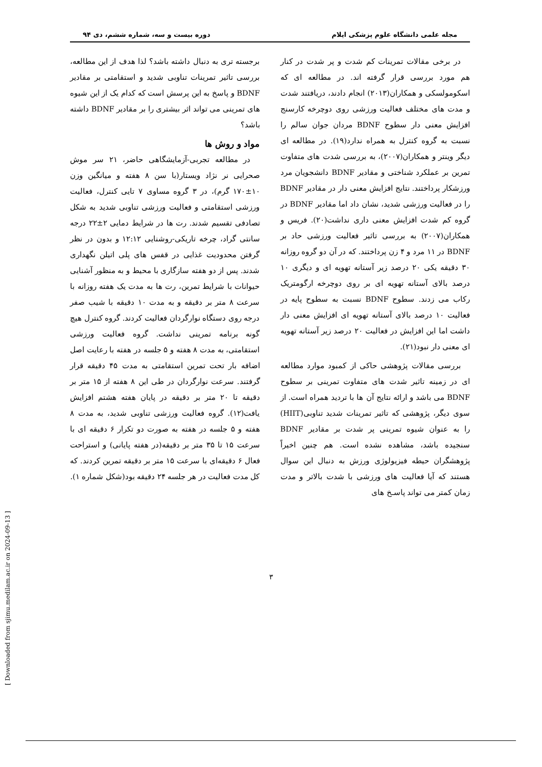مجله علمی دانشگاه علوم پزشکی ایلام دوره بیست و سه، شماره ششم، دی ۹۴
در برخی مقالات تمرینات کم شدت و پر شدت در کنار هم مورد بررسی قرار گرفته اند. در مطالعه ای که اسکومولسکی و همکاران(۲۰۱۳) انجام دادند، دریافتند شدت و مدت های مختلف فعالیت ورزشی روی دوچرخه کارسنج افزایش معنی دار سطوح BDNF مردان جوان سالم را نسبت به گروه کنترل به همراه ندارد(۱۹). در مطالعه ای دیگر وینتر و همکاران(۲۰۰۷)، به بررسی شدت های متفاوت تمرین بر عملکرد شناختی و مقادیر BDNF دانشجویان مرد ورزشکار پرداختند. نتایج افزایش معنی دار در مقادیر BDNF را در فعالیت ورزشی شدید، نشان داد اما مقادیر BDNF در گروه کم شدت افزایش معنی داری نداشت(۲۰). فریس و همکاران(۲۰۰۷) به بررسی تاثیر فعالیت ورزشی حاد بر BDNF در ۱۱ مرد و ۴ زن پرداختند. که در آن دو گروه روزانه ۳۰ دقیقه یکی ۲۰ درصد زیر آستانه تهویه ای و دیگری ۱۰ درصد بالای آستانه تهویه ای بر روی دوچرخه ارگومتریک رکاب می زدند. سطوح BDNF نسبت به سطوح پایه در فعالیت ۱۰ درصد بالای آستانه تهویه ای افزایش معنی دار داشت اما این افزایش در فعالیت ۲۰ درصد زیر آستانه تهویه ای معنی دار نبود(۲۱).
بررسی مقالات پژوهشی حاکی از کمبود موارد مطالعه ای در زمینه تاثیر شدت های متفاوت تمرینی بر سطوح BDNF می باشد و ارائه نتایج آن ها با تردید همراه است. از سوی دیگر، پژوهشی که تاثیر تمرینات شدید تناوبی(HIIT) را به عنوان شیوه تمرینی پر شدت بر مقادیر BDNF سنجیده باشد، مشاهده نشده است. هم چنین اخیراً پژوهشگران حیطه فیزیولوژی ورزش به دنبال این سوال هستند که آیا فعالیت های ورزشی با شدت بالاتر و مدت زمان کمتر می تواند پاسـخ های
برجسته تری به دنبال داشته باشد؟ لذا هدف از این مطالعه، بررسی تاثیر تمرینات تناوبی شدید و استقامتی بر مقادیر BDNF و پاسخ به این پرسش است که کدام یک از این شیوه های تمرینی می تواند اثر بیشتری را بر مقادیر BDNF داشته باشد؟
مواد و روش ها
در مطالعه تجربی-آزمایشگاهی حاضر، ۲۱ سر موش صحرایی نر نژاد ویستار(با سن ۸ هفته و میانگین وزن ۱۰±۱۷۰ گرم)، در ۳ گروه مساوی ۷ تایی کنترل، فعالیت ورزشی استقامتی و فعالیت ورزشی تناوبی شدید به شکل تصادفی تقسیم شدند. رت ها در شرایط دمایی ۲±۲۲ درجه سانتی گراد، چرخه تاریکی-روشنایی ۱۲:۱۲ و بدون در نظر گرفتن محدودیت غذایی در قفس های پلی اتیلن نگهداری شدند. پس از دو هفته سازگاری با محیط و به منظور آشنایی حیوانات با شرایط تمرین، رت ها به مدت یک هفته روزانه با سرعت ۸ متر بر دقیقه و به مدت ۱۰ دقیقه با شیب صفر درجه روی دستگاه نوارگردان فعالیت کردند. گروه کنترل هیچ گونه برنامه تمرینی نداشت. گروه فعالیت ورزشی استقامتی، به مدت ۸ هفته و ۵ جلسه در هفته با رعایت اصل اضافه بار تحت تمرین استقامتی به مدت ۴۵ دقیقه قرار گرفتند. سرعت نوارگردان در طی این ۸ هفته از ۱۵ متر بر دقیقه تا ۲۰ متر بر دقیقه در پایان هفته هشتم افزایش یافت(۱۲). گروه فعالیت ورزشی تناوبی شدید، به مدت ۸ هفته و ۵ جلسه در هفته به صورت دو تکرار ۶ دقیقه ای با سرعت ۱۵ تا ۳۵ متر بر دقیقه(در هفته پایانی) و استراحت فعال ۶ دقیقه‌ای با سرعت ۱۵ متر بر دقیقه تمرین کردند. که کل مدت فعالیت در هر جلسه ۲۴ دقیقه بود(شکل شماره ۱).
۳
[ Downloaded from sjimu.medilam.ac.ir on 2024-09-13 ]